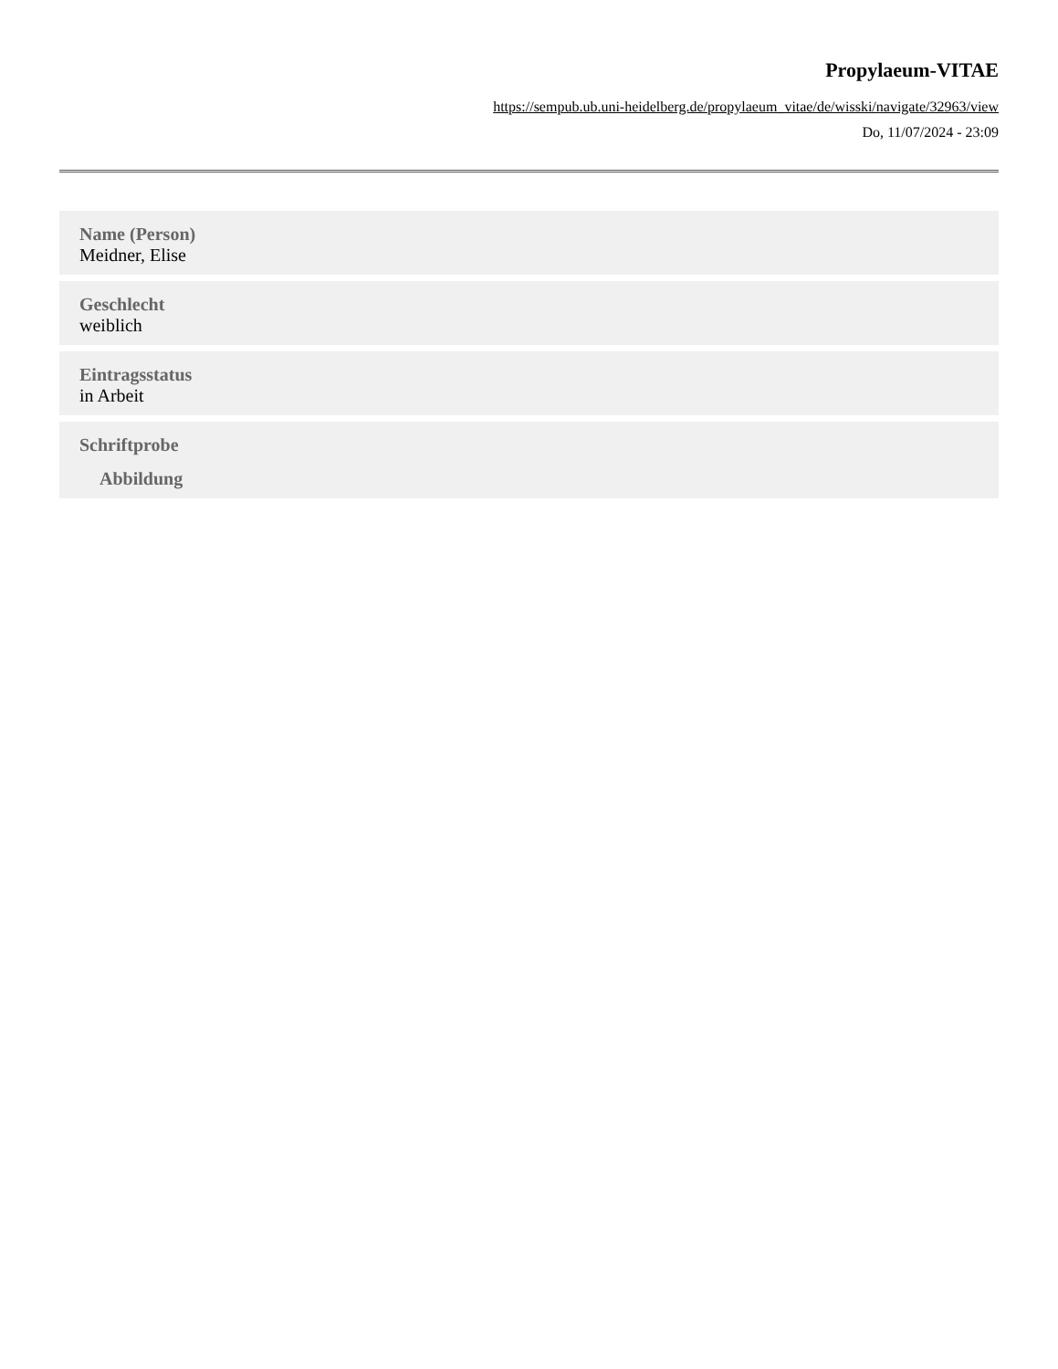Propylaeum-VITAE
https://sempub.ub.uni-heidelberg.de/propylaeum_vitae/de/wisski/navigate/32963/view
Do, 11/07/2024 - 23:09
Name (Person)
Meidner, Elise
Geschlecht
weiblich
Eintragsstatus
in Arbeit
Schriftprobe
Abbildung